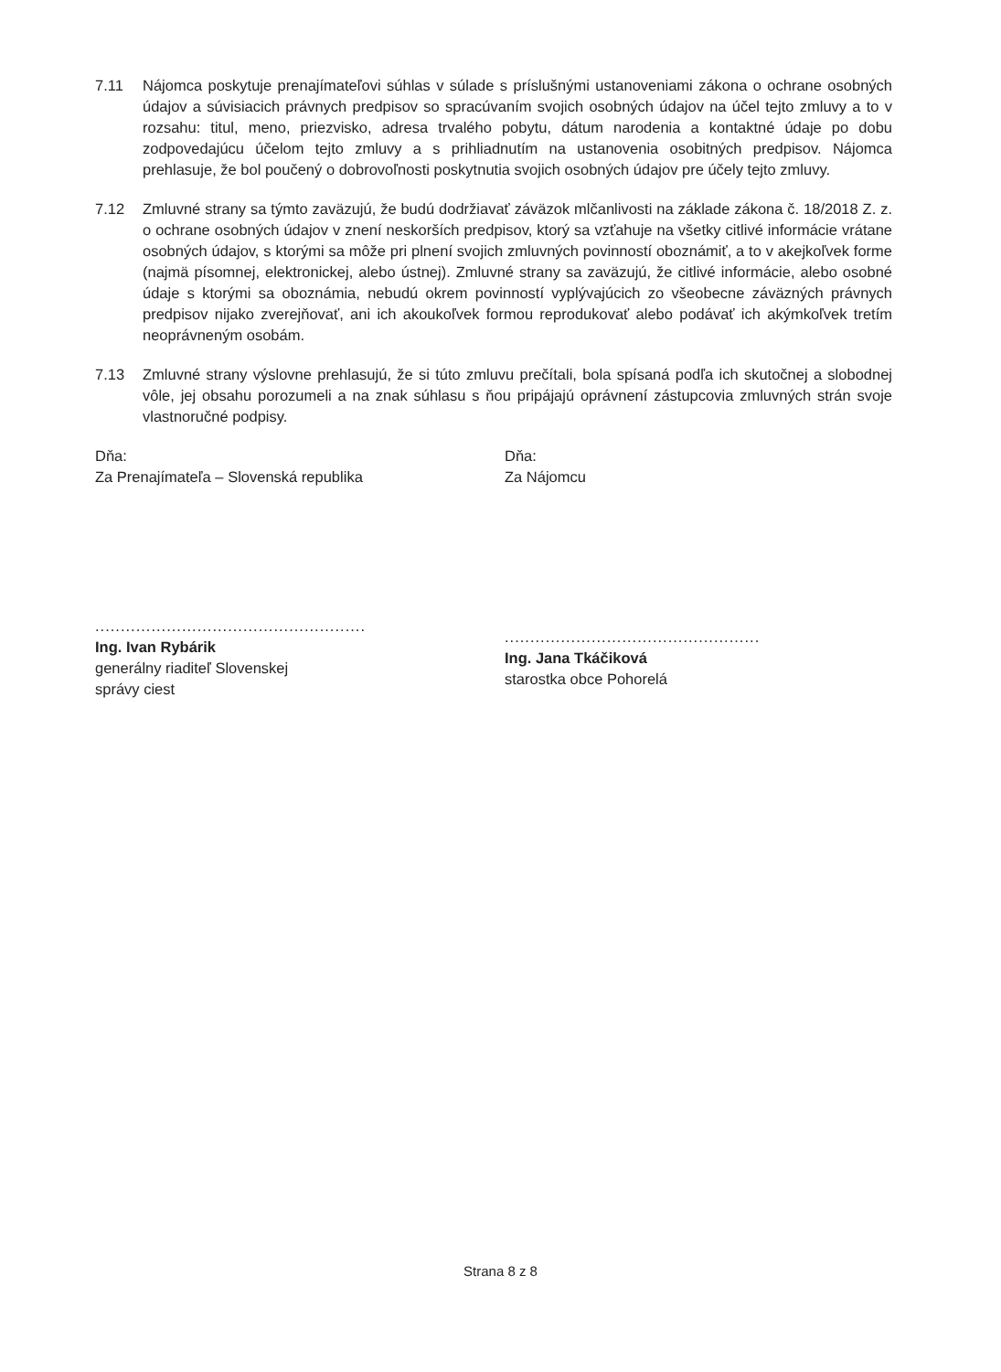7.11 Nájomca poskytuje prenajímateľovi súhlas v súlade s príslušnými ustanoveniami zákona o ochrane osobných údajov a súvisiacich právnych predpisov so spracúvaním svojich osobných údajov na účel tejto zmluvy a to v rozsahu: titul, meno, priezvisko, adresa trvalého pobytu, dátum narodenia a kontaktné údaje po dobu zodpovedajúcu účelom tejto zmluvy a s prihliadnutím na ustanovenia osobitných predpisov. Nájomca prehlasuje, že bol poučený o dobrovoľnosti poskytnutia svojich osobných údajov pre účely tejto zmluvy.
7.12 Zmluvné strany sa týmto zaväzujú, že budú dodržiavať záväzok mlčanlivosti na základe zákona č. 18/2018 Z. z. o ochrane osobných údajov v znení neskorších predpisov, ktorý sa vzťahuje na všetky citlivé informácie vrátane osobných údajov, s ktorými sa môže pri plnení svojich zmluvných povinností oboznámiť, a to v akejkoľvek forme (najmä písomnej, elektronickej, alebo ústnej). Zmluvné strany sa zaväzujú, že citlivé informácie, alebo osobné údaje s ktorými sa oboznámia, nebudú okrem povinností vyplývajúcich zo všeobecne záväzných právnych predpisov nijako zverejňovať, ani ich akoukoľvek formou reprodukovať alebo podávať ich akýmkoľvek tretím neoprávneným osobám.
7.13 Zmluvné strany výslovne prehlasujú, že si túto zmluvu prečítali, bola spísaná podľa ich skutočnej a slobodnej vôle, jej obsahu porozumeli a na znak súhlasu s ňou pripájajú oprávnení zástupcovia zmluvných strán svoje vlastnoručné podpisy.
Dňa:
Za Prenajímateľa – Slovenská republika
.....................................................
Ing. Ivan Rybárik
generálny riaditeľ Slovenskej
správy ciest
Dňa:
Za Nájomcu
..................................................
Ing. Jana Tkáčiková
starostka obce Pohorelá
Strana 8 z 8